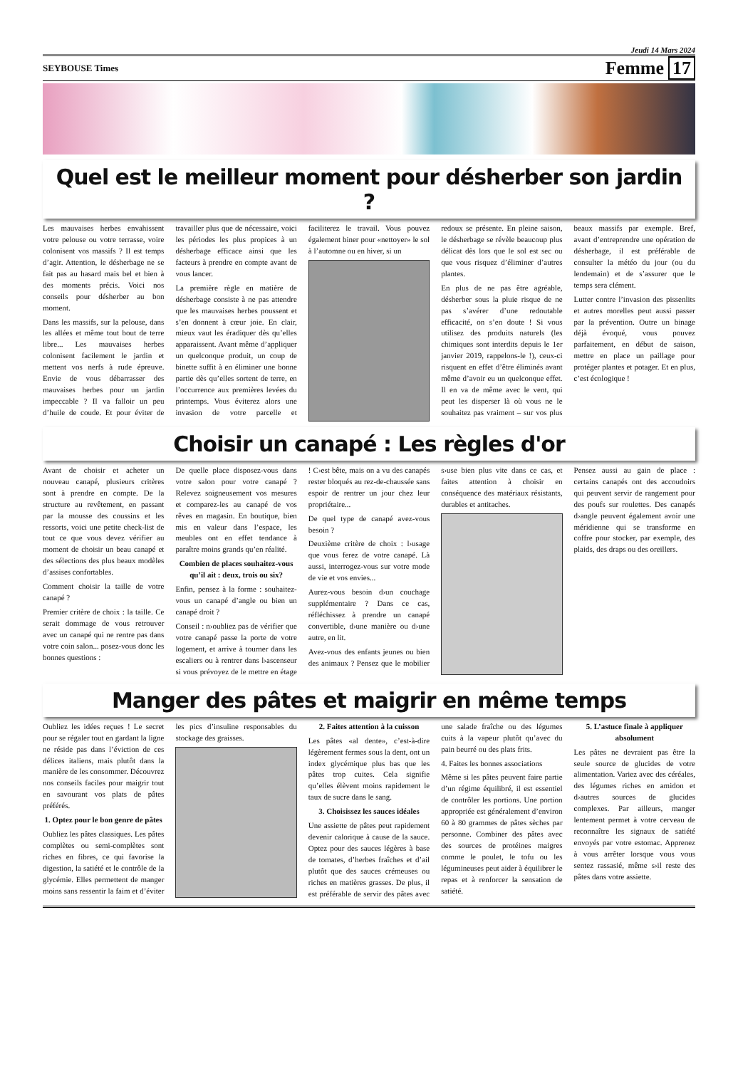Jeudi 14 Mars 2024
SEYBOUSE Times Femme 17
Quel est le meilleur moment pour désherber son jardin ?
Les mauvaises herbes envahissent votre pelouse ou votre terrasse, voire colonisent vos massifs ? Il est temps d’agir. Attention, le désherbage ne se fait pas au hasard mais bel et bien à des moments précis. Voici nos conseils pour désherber au bon moment.
Dans les massifs, sur la pelouse, dans les allées et même tout bout de terre libre... Les mauvaises herbes colonisent facilement le jardin et mettent vos nerfs à rude épreuve. Envie de vous débarrasser des mauvaises herbes pour un jardin impeccable ? Il va falloir un peu d’huile de coude. Et pour éviter de travailler plus que de nécessaire, voici les périodes les plus propices à un désherbage efficace ainsi que les facteurs à prendre en compte avant de vous lancer.
La première règle en matière de désherbage consiste à ne pas attendre que les mauvaises herbes poussent et s’en donnent à cœur joie. En clair, mieux vaut les éradiquer dès qu’elles apparaissent. Avant même d’appliquer un quelconque produit, un coup de binette suffit à en éliminer une bonne partie dès qu’elles sortent de terre, en l’occurrence aux premières levées du printemps. Vous éviterez alors une invasion de votre parcelle et faciliterez le travail. Vous pouvez également biner pour «nettoyer» le sol à l’automne ou en hiver, si un
redoux se présente. En pleine saison, le désherbage se révèle beaucoup plus délicat dès lors que le sol est sec ou que vous risquez d’éliminer d’autres plantes.
En plus de ne pas être agréable, désherber sous la pluie risque de ne pas s’avérer d’une redoutable efficacité, on s’en doute ! Si vous utilisez des produits naturels (les chimiques sont interdits depuis le 1er janvier 2019, rappelons-le !), ceux-ci risquent en effet d’être éliminés avant même d’avoir eu un quelconque effet. Il en va de même avec le vent, qui peut les disperser là où vous ne le souhaitez pas vraiment – sur vos plus beaux massifs par exemple. Bref, avant d’entreprendre une opération de désherbage, il est préférable de consulter la météo du jour (ou du lendemain) et de s’assurer que le temps sera clément.
Lutter contre l’invasion des pissenlits et autres morelles peut aussi passer par la prévention. Outre un binage déjà évoqué, vous pouvez parfaitement, en début de saison, mettre en place un paillage pour protéger plantes et potager. Et en plus, c’est écologique !
Choisir un canapé : Les règles d'or
Avant de choisir et acheter un nouveau canapé, plusieurs critères sont à prendre en compte. De la structure au revêtement, en passant par la mousse des coussins et les ressorts, voici une petite check-list de tout ce que vous devez vérifier au moment de choisir un beau canapé et des sélections des plus beaux modèles d’assises confortables.
Comment choisir la taille de votre canapé ?
Premier critère de choix : la taille. Ce serait dommage de vous retrouver avec un canapé qui ne rentre pas dans votre coin salon... posez-vous donc les bonnes questions :
De quelle place disposez-vous dans votre salon pour votre canapé ? Relevez soigneusement vos mesures et comparez-les au canapé de vos rêves en magasin. En boutique, bien mis en valeur dans l’espace, les meubles ont en effet tendance à paraître moins grands qu’en réalité.
Combien de places souhaitez-vous qu’il ait : deux, trois ou six?
Enfin, pensez à la forme : souhaitez-vous un canapé d’angle ou bien un canapé droit ?
Conseil : n›oubliez pas de vérifier que votre canapé passe la porte de votre logement, et arrive à tourner dans les escaliers ou à rentrer dans l›ascenseur si vous prévoyez de le mettre en étage ! C›est bête, mais on a vu des canapés rester bloqués au rez-de-chaussée sans espoir de rentrer un jour chez leur propriétaire...
De quel type de canapé avez-vous besoin ?
Deuxième critère de choix : l›usage que vous ferez de votre canapé. Là aussi, interrogez-vous sur votre mode de vie et vos envies...
Aurez-vous besoin d›un couchage supplémentaire ? Dans ce cas, réfléchissez à prendre un canapé convertible, d›une manière ou d›une autre, en lit.
Avez-vous des enfants jeunes ou bien des animaux ? Pensez que le mobilier s›use bien plus vite dans ce cas, et faites attention à choisir en conséquence des matériaux résistants, durables et antitaches.
Pensez aussi au gain de place : certains canapés ont des accoudoirs qui peuvent servir de rangement pour des poufs sur roulettes. Des canapés d›angle peuvent également avoir une méridienne qui se transforme en coffre pour stocker, par exemple, des plaids, des draps ou des oreillers.
Manger des pâtes et maigrir en même temps
Oubliez les idées reçues ! Le secret pour se régaler tout en gardant la ligne ne réside pas dans l’éviction de ces délices italiens, mais plutôt dans la manière de les consommer. Découvrez nos conseils faciles pour maigrir tout en savourant vos plats de pâtes préférés.
1. Optez pour le bon genre de pâtes
Oubliez les pâtes classiques. Les pâtes complètes ou semi-complètes sont riches en fibres, ce qui favorise la digestion, la satiété et le contrôle de la glycémie. Elles permettent de manger moins sans ressentir la faim et d’éviter les pics d’insuline responsables du stockage des graisses.
2. Faites attention à la cuisson
Les pâtes «al dente», c’est-à-dire légèrement fermes sous la dent, ont un index glycémique plus bas que les pâtes trop cuites. Cela signifie qu’elles élèvent moins rapidement le taux de sucre dans le sang.
3. Choisissez les sauces idéales
Une assiette de pâtes peut rapidement devenir calorique à cause de la sauce. Optez pour des sauces légères à base de tomates, d’herbes fraîches et d’ail plutôt que des sauces crémeuses ou riches en matières grasses. De plus, il est préférable de servir des pâtes avec une salade fraîche ou des légumes cuits à la vapeur plutôt qu’avec du pain beurré ou des plats frits.
4. Faites les bonnes associations
Même si les pâtes peuvent faire partie d’un régime équilibré, il est essentiel de contrôler les portions. Une portion appropriée est généralement d’environ 60 à 80 grammes de pâtes sèches par personne. Combiner des pâtes avec des sources de protéines maigres comme le poulet, le tofu ou les légumineuses peut aider à équilibrer le repas et à renforcer la sensation de satiété.
5. L’astuce finale à appliquer absolument
Les pâtes ne devraient pas être la seule source de glucides de votre alimentation. Variez avec des céréales, des légumes riches en amidon et d›autres sources de glucides complexes. Par ailleurs, manger lentement permet à votre cerveau de reconnaître les signaux de satiété envoyés par votre estomac. Apprenez à vous arrêter lorsque vous vous sentez rassasié, même s›il reste des pâtes dans votre assiette.